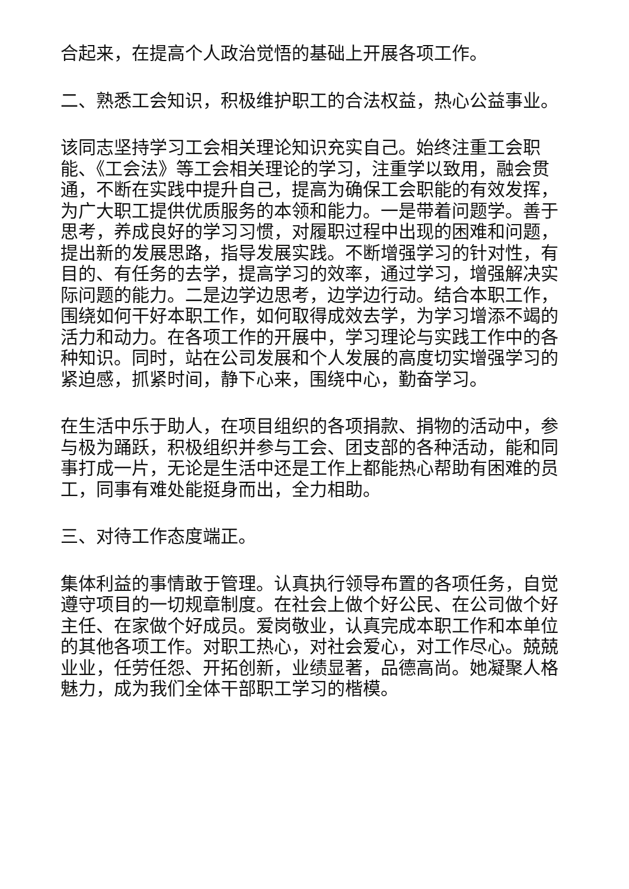合起来，在提高个人政治觉悟的基础上开展各项工作。
二、熟悉工会知识，积极维护职工的合法权益，热心公益事业。
该同志坚持学习工会相关理论知识充实自己。始终注重工会职能、《工会法》等工会相关理论的学习，注重学以致用，融会贯通，不断在实践中提升自己，提高为确保工会职能的有效发挥，为广大职工提供优质服务的本领和能力。一是带着问题学。善于思考，养成良好的学习习惯，对履职过程中出现的困难和问题，提出新的发展思路，指导发展实践。不断增强学习的针对性，有目的、有任务的去学，提高学习的效率，通过学习，增强解决实际问题的能力。二是边学边思考，边学边行动。结合本职工作，围绕如何干好本职工作，如何取得成效去学，为学习增添不竭的活力和动力。在各项工作的开展中，学习理论与实践工作中的各种知识。同时，站在公司发展和个人发展的高度切实增强学习的紧迫感，抓紧时间，静下心来，围绕中心，勤奋学习。
在生活中乐于助人，在项目组织的各项捐款、捐物的活动中，参与极为踊跃，积极组织并参与工会、团支部的各种活动，能和同事打成一片，无论是生活中还是工作上都能热心帮助有困难的员工，同事有难处能挺身而出，全力相助。
三、对待工作态度端正。
集体利益的事情敢于管理。认真执行领导布置的各项任务，自觉遵守项目的一切规章制度。在社会上做个好公民、在公司做个好主任、在家做个好成员。爱岗敬业，认真完成本职工作和本单位的其他各项工作。对职工热心，对社会爱心，对工作尽心。兢兢业业，任劳任怨、开拓创新，业绩显著，品德高尚。她凝聚人格魅力，成为我们全体干部职工学习的楷模。